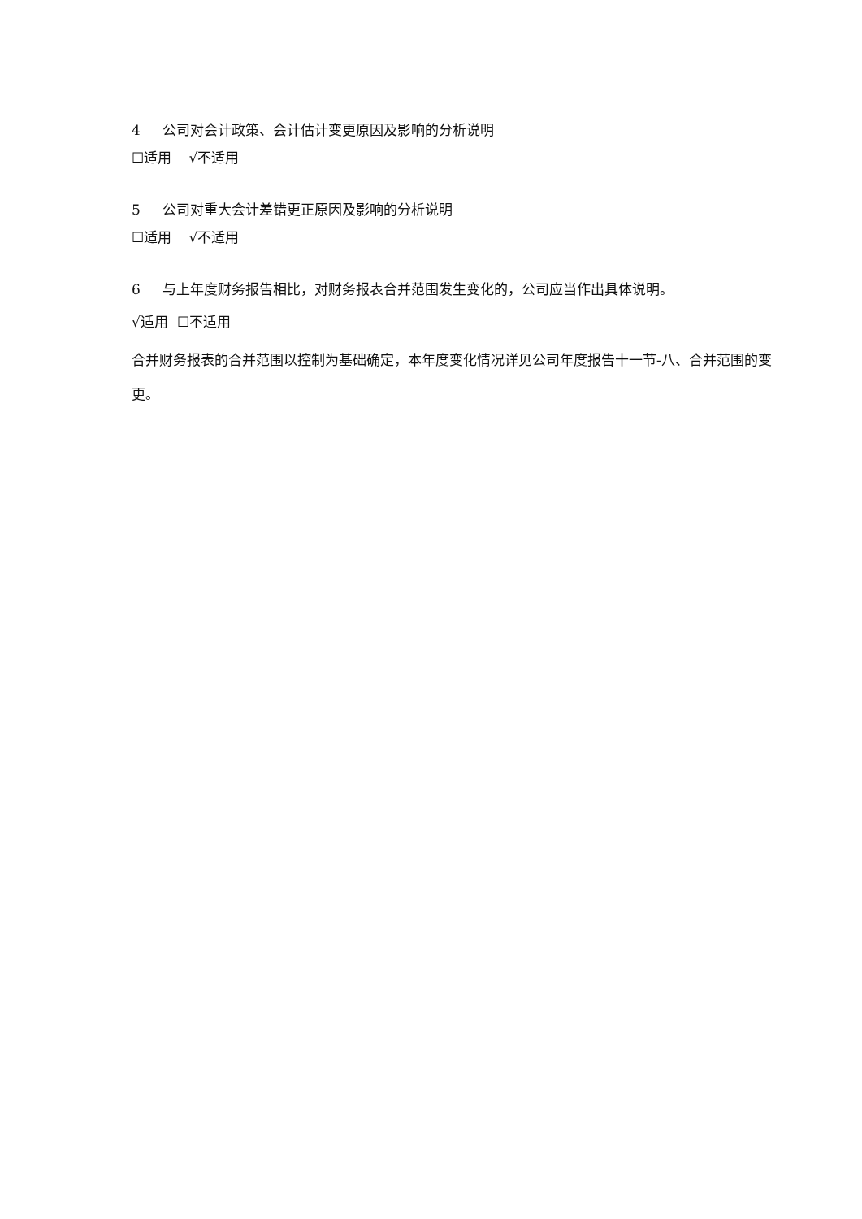4 公司对会计政策、会计估计变更原因及影响的分析说明
☐适用 √不适用
5 公司对重大会计差错更正原因及影响的分析说明
☐适用 √不适用
6 与上年度财务报告相比，对财务报表合并范围发生变化的，公司应当作出具体说明。
√适用 ☐不适用
合并财务报表的合并范围以控制为基础确定，本年度变化情况详见公司年度报告十一节-八、合并范围的变更。